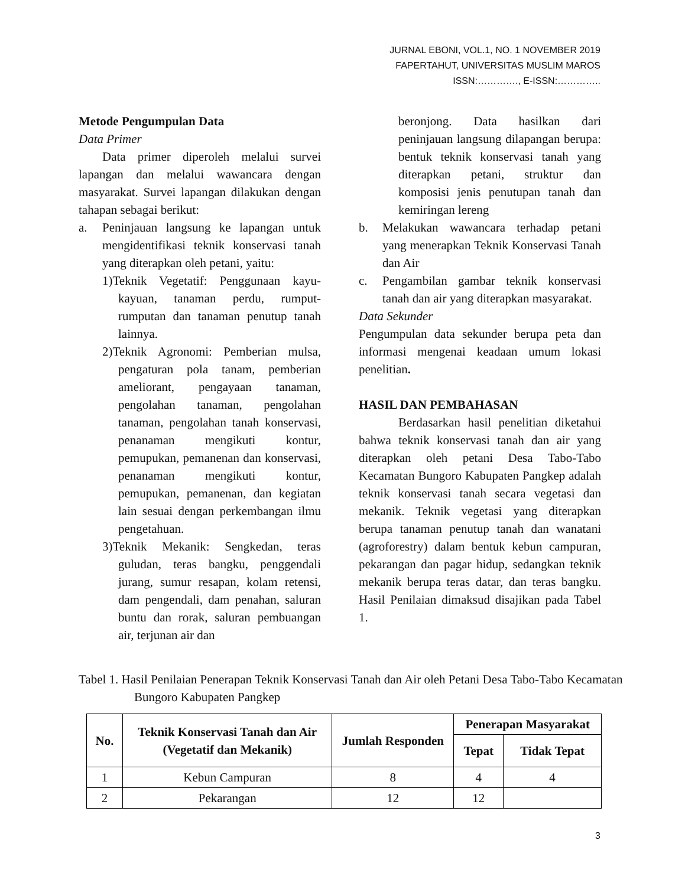JURNAL EBONI, VOL.1, NO. 1 NOVEMBER 2019
FAPERTAHUT, UNIVERSITAS MUSLIM MAROS
ISSN:…………., E-ISSN:…………..
Metode Pengumpulan Data
Data Primer
Data primer diperoleh melalui survei lapangan dan melalui wawancara dengan masyarakat. Survei lapangan dilakukan dengan tahapan sebagai berikut:
a. Peninjauan langsung ke lapangan untuk mengidentifikasi teknik konservasi tanah yang diterapkan oleh petani, yaitu:
1)Teknik Vegetatif: Penggunaan kayu-kayuan, tanaman perdu, rumput-rumputan dan tanaman penutup tanah lainnya.
2)Teknik Agronomi: Pemberian mulsa, pengaturan pola tanam, pemberian ameliorant, pengayaan tanaman, pengolahan tanaman, pengolahan tanaman, pengolahan tanah konservasi, penanaman mengikuti kontur, pemupukan, pemanenan dan konservasi, penanaman mengikuti kontur, pemupukan, pemanenan, dan kegiatan lain sesuai dengan perkembangan ilmu pengetahuan.
3)Teknik Mekanik: Sengkedan, teras guludan, teras bangku, penggendali jurang, sumur resapan, kolam retensi, dam pengendali, dam penahan, saluran buntu dan rorak, saluran pembuangan air, terjunan air dan
beronjong. Data hasilkan dari peninjauan langsung dilapangan berupa: bentuk teknik konservasi tanah yang diterapkan petani, struktur dan komposisi jenis penutupan tanah dan kemiringan lereng
b. Melakukan wawancara terhadap petani yang menerapkan Teknik Konservasi Tanah dan Air
c. Pengambilan gambar teknik konservasi tanah dan air yang diterapkan masyarakat.
Data Sekunder
Pengumpulan data sekunder berupa peta dan informasi mengenai keadaan umum lokasi penelitian.
HASIL DAN PEMBAHASAN
Berdasarkan hasil penelitian diketahui bahwa teknik konservasi tanah dan air yang diterapkan oleh petani Desa Tabo-Tabo Kecamatan Bungoro Kabupaten Pangkep adalah teknik konservasi tanah secara vegetasi dan mekanik. Teknik vegetasi yang diterapkan berupa tanaman penutup tanah dan wanatani (agroforestry) dalam bentuk kebun campuran, pekarangan dan pagar hidup, sedangkan teknik mekanik berupa teras datar, dan teras bangku. Hasil Penilaian dimaksud disajikan pada Tabel 1.
Tabel 1. Hasil Penilaian Penerapan Teknik Konservasi Tanah dan Air oleh Petani Desa Tabo-Tabo Kecamatan Bungoro Kabupaten Pangkep
| No. | Teknik Konservasi Tanah dan Air (Vegetatif dan Mekanik) | Jumlah Responden | Penerapan Masyarakat | |
| --- | --- | --- | --- | --- |
| | | | Tepat | Tidak Tepat |
| 1 | Kebun Campuran | 8 | 4 | 4 |
| 2 | Pekarangan | 12 | 12 | |
3